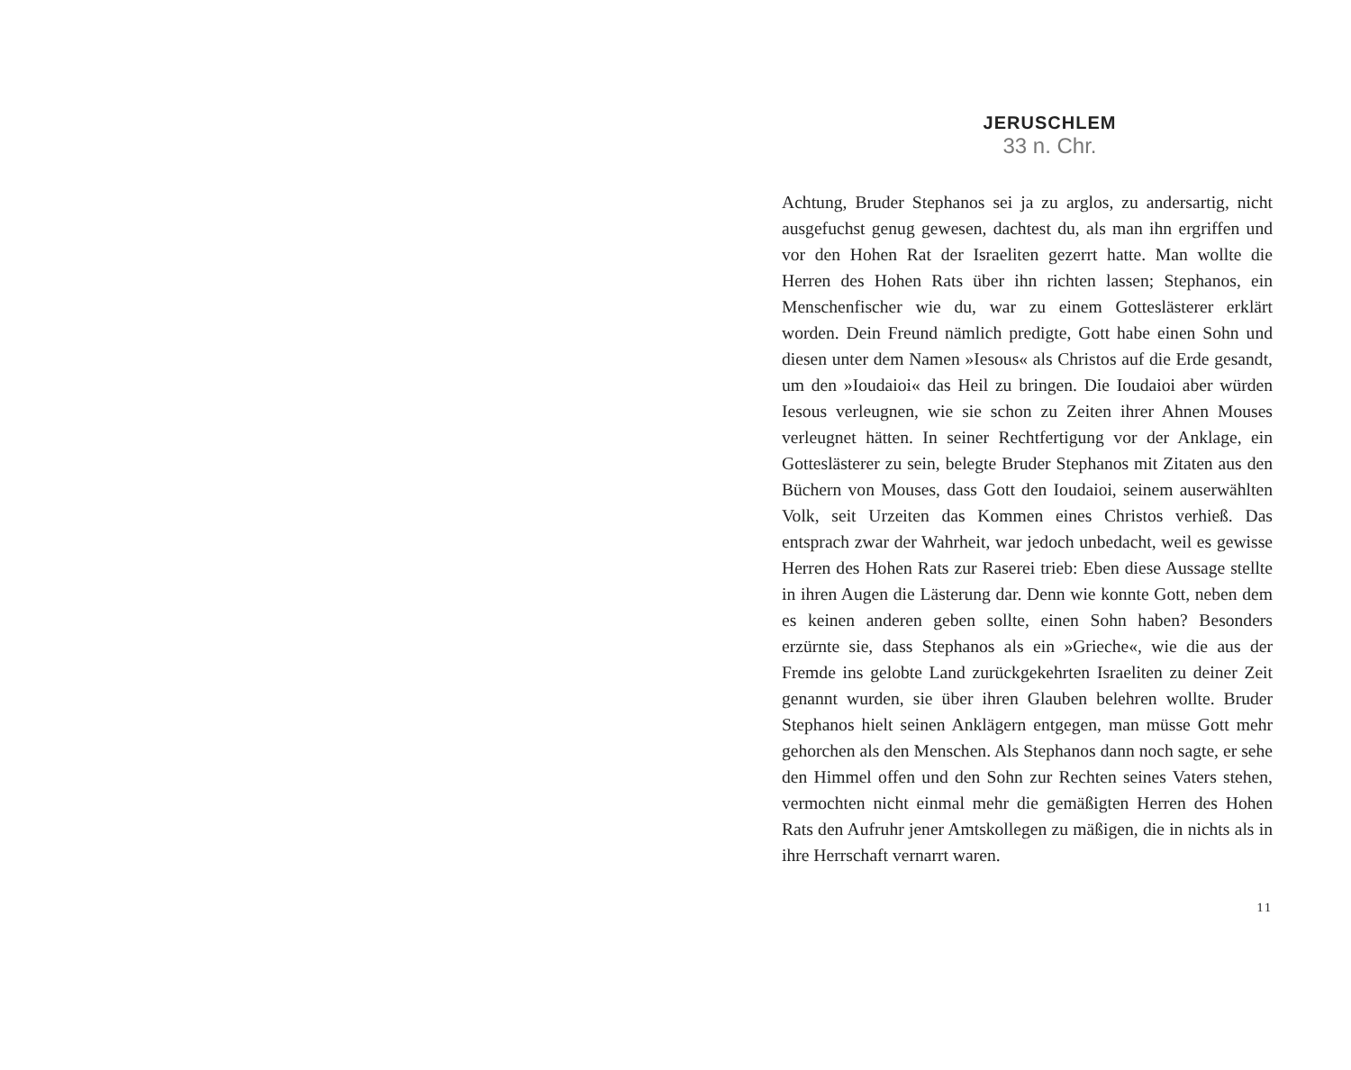JERUSCHLEM
33 n. Chr.
Achtung, Bruder Stephanos sei ja zu arglos, zu andersartig, nicht ausgefuchst genug gewesen, dachtest du, als man ihn ergriffen und vor den Hohen Rat der Israeliten gezerrt hatte. Man wollte die Herren des Hohen Rats über ihn richten lassen; Stephanos, ein Menschenfischer wie du, war zu einem Gotteslästerer erklärt worden. Dein Freund nämlich predigte, Gott habe einen Sohn und diesen unter dem Namen »Iesous« als Christos auf die Erde gesandt, um den »Ioudaioi« das Heil zu bringen. Die Ioudaioi aber würden Iesous verleugnen, wie sie schon zu Zeiten ihrer Ahnen Mouses verleugnet hätten. In seiner Rechtfertigung vor der Anklage, ein Gotteslästerer zu sein, belegte Bruder Stephanos mit Zitaten aus den Büchern von Mouses, dass Gott den Ioudaioi, seinem auserwählten Volk, seit Urzeiten das Kommen eines Christos verhieß. Das entsprach zwar der Wahrheit, war jedoch unbedacht, weil es gewisse Herren des Hohen Rats zur Raserei trieb: Eben diese Aussage stellte in ihren Augen die Lästerung dar. Denn wie konnte Gott, neben dem es keinen anderen geben sollte, einen Sohn haben? Besonders erzürnte sie, dass Stephanos als ein »Grieche«, wie die aus der Fremde ins gelobte Land zurück­gekehrten Israeliten zu deiner Zeit genannt wurden, sie über ihren Glauben belehren wollte. Bruder Stephanos hielt seinen Anklägern entgegen, man müsse Gott mehr gehorchen als den Menschen. Als Stephanos dann noch sagte, er sehe den Himmel offen und den Sohn zur Rechten seines Vaters stehen, vermochten nicht einmal mehr die gemäßigten Herren des Hohen Rats den Aufruhr jener Amtskollegen zu mäßigen, die in nichts als in ihre Herrschaft vernarrt waren.
11